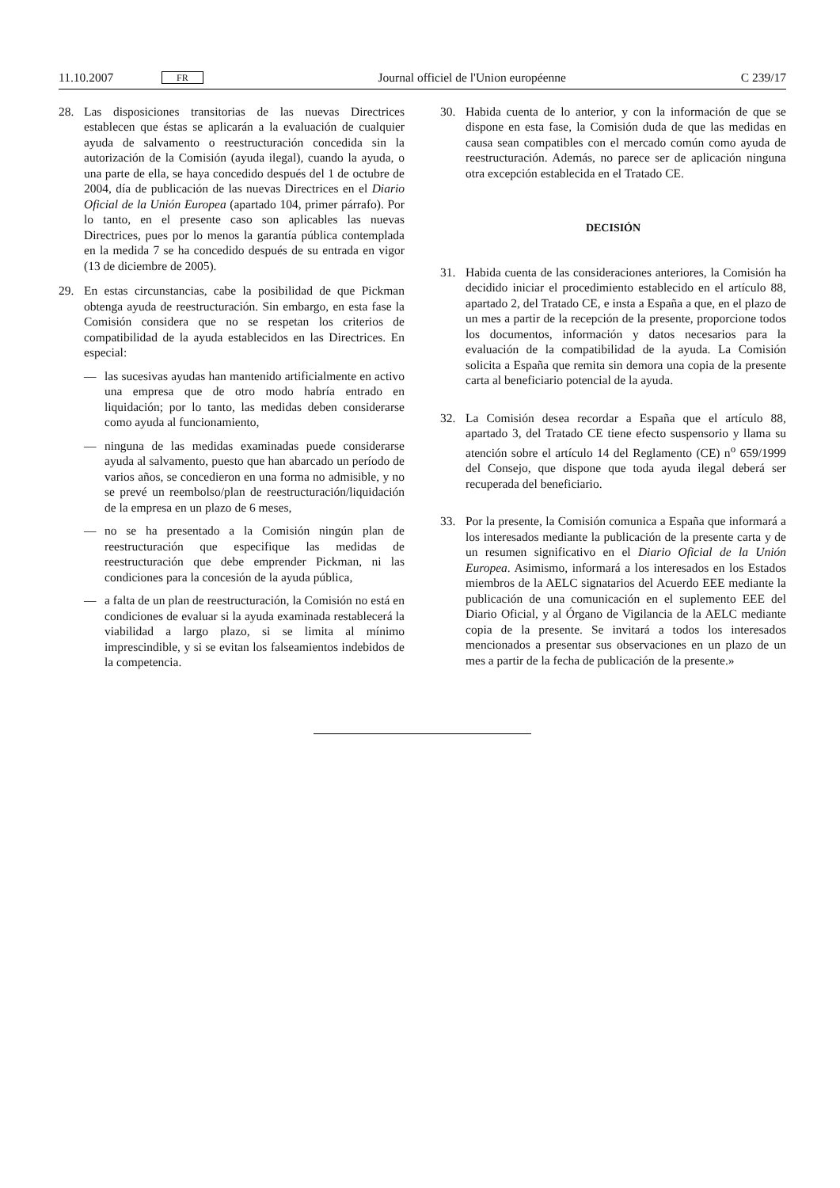11.10.2007 FR Journal officiel de l'Union européenne C 239/17
28. Las disposiciones transitorias de las nuevas Directrices establecen que éstas se aplicarán a la evaluación de cualquier ayuda de salvamento o reestructuración concedida sin la autorización de la Comisión (ayuda ilegal), cuando la ayuda, o una parte de ella, se haya concedido después del 1 de octubre de 2004, día de publicación de las nuevas Directrices en el Diario Oficial de la Unión Europea (apartado 104, primer párrafo). Por lo tanto, en el presente caso son aplicables las nuevas Directrices, pues por lo menos la garantía pública contemplada en la medida 7 se ha concedido después de su entrada en vigor (13 de diciembre de 2005).
29. En estas circunstancias, cabe la posibilidad de que Pickman obtenga ayuda de reestructuración. Sin embargo, en esta fase la Comisión considera que no se respetan los criterios de compatibilidad de la ayuda establecidos en las Directrices. En especial:
— las sucesivas ayudas han mantenido artificialmente en activo una empresa que de otro modo habría entrado en liquidación; por lo tanto, las medidas deben considerarse como ayuda al funcionamiento,
— ninguna de las medidas examinadas puede considerarse ayuda al salvamento, puesto que han abarcado un período de varios años, se concedieron en una forma no admisible, y no se prevé un reembolso/plan de reestructuración/liquidación de la empresa en un plazo de 6 meses,
— no se ha presentado a la Comisión ningún plan de reestructuración que especifique las medidas de reestructuración que debe emprender Pickman, ni las condiciones para la concesión de la ayuda pública,
— a falta de un plan de reestructuración, la Comisión no está en condiciones de evaluar si la ayuda examinada restablecerá la viabilidad a largo plazo, si se limita al mínimo imprescindible, y si se evitan los falseamientos indebidos de la competencia.
30. Habida cuenta de lo anterior, y con la información de que se dispone en esta fase, la Comisión duda de que las medidas en causa sean compatibles con el mercado común como ayuda de reestructuración. Además, no parece ser de aplicación ninguna otra excepción establecida en el Tratado CE.
DECISIÓN
31. Habida cuenta de las consideraciones anteriores, la Comisión ha decidido iniciar el procedimiento establecido en el artículo 88, apartado 2, del Tratado CE, e insta a España a que, en el plazo de un mes a partir de la recepción de la presente, proporcione todos los documentos, información y datos necesarios para la evaluación de la compatibilidad de la ayuda. La Comisión solicita a España que remita sin demora una copia de la presente carta al beneficiario potencial de la ayuda.
32. La Comisión desea recordar a España que el artículo 88, apartado 3, del Tratado CE tiene efecto suspensorio y llama su atención sobre el artículo 14 del Reglamento (CE) n<sup>o</sup> 659/1999 del Consejo, que dispone que toda ayuda ilegal deberá ser recuperada del beneficiario.
33. Por la presente, la Comisión comunica a España que informará a los interesados mediante la publicación de la presente carta y de un resumen significativo en el Diario Oficial de la Unión Europea. Asimismo, informará a los interesados en los Estados miembros de la AELC signatarios del Acuerdo EEE mediante la publicación de una comunicación en el suplemento EEE del Diario Oficial, y al Órgano de Vigilancia de la AELC mediante copia de la presente. Se invitará a todos los interesados mencionados a presentar sus observaciones en un plazo de un mes a partir de la fecha de publicación de la presente.»